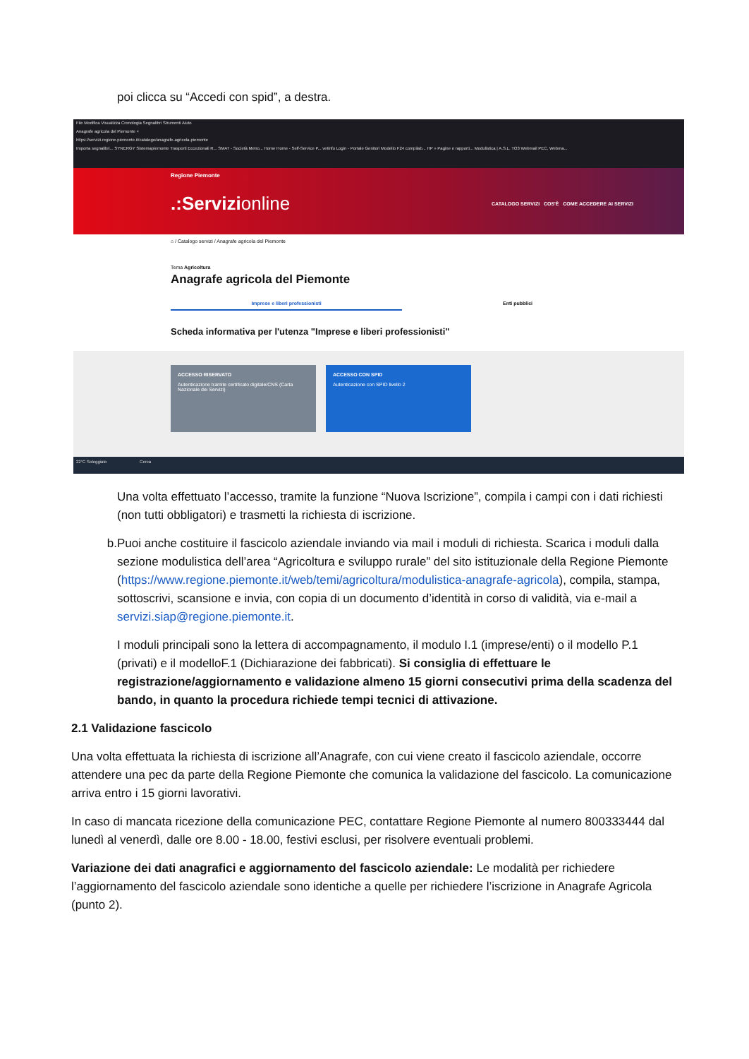poi clicca su “Accedi con spid”, a destra.
File Modifica Visualizza Cronologia Segnalibri Strumenti Aiuto
Anagrafe agricola del Piemonte ×
https://servizi.regione.piemonte.it/catalogo/anagrafe-agricola-piemonte
Importa segnalibri... SYNERGY Sistemapiemonte Trasporti Eccezionali R... SMAT - Società Metro... Home Home - Self-Service P... vetinfo Login - Portale Genitori Modello F24 compilab... HP » Pagine e rapporti... Modulistica | A.S.L. TO3 Webmail PEC, Webma...
Regione Piemonte
.:Servizionline CATALOGO SERVIZI COS'È COME ACCEDERE AI SERVIZI
⌂ / Catalogo servizi / Anagrafe agricola del Piemonte
Tema Agricoltura
Anagrafe agricola del Piemonte
Imprese e liberi professionisti Enti pubblici
Scheda informativa per l'utenza "Imprese e liberi professionisti"
ACCESSO RISERVATO
Autenticazione tramite certificato digitale/CNS (Carta Nazionale dei Servizi)
ACCESSO CON SPID
Autenticazione con SPID livello 2
22°C Soleggiato Cerca
Una volta effettuato l’accesso, tramite la funzione “Nuova Iscrizione”, compila i campi con i dati richiesti (non tutti obbligatori) e trasmetti la richiesta di iscrizione.
b. Puoi anche costituire il fascicolo aziendale inviando via mail i moduli di richiesta. Scarica i moduli dalla sezione modulistica dell’area “Agricoltura e sviluppo rurale” del sito istituzionale della Regione Piemonte (https://www.regione.piemonte.it/web/temi/agricoltura/modulistica-anagrafe-agricola), compila, stampa, sottoscrivi, scansione e invia, con copia di un documento d’identità in corso di validità, via e-mail a servizi.siap@regione.piemonte.it.
I moduli principali sono la lettera di accompagnamento, il modulo I.1 (imprese/enti) o il modello P.1 (privati) e il modelloF.1 (Dichiarazione dei fabbricati). Si consiglia di effettuare le registrazione/aggiornamento e validazione almeno 15 giorni consecutivi prima della scadenza del bando, in quanto la procedura richiede tempi tecnici di attivazione.
2.1 Validazione fascicolo
Una volta effettuata la richiesta di iscrizione all’Anagrafe, con cui viene creato il fascicolo aziendale, occorre attendere una pec da parte della Regione Piemonte che comunica la validazione del fascicolo. La comunicazione arriva entro i 15 giorni lavorativi.
In caso di mancata ricezione della comunicazione PEC, contattare Regione Piemonte al numero 800333444 dal lunedì al venerdì, dalle ore 8.00 - 18.00, festivi esclusi, per risolvere eventuali problemi.
Variazione dei dati anagrafici e aggiornamento del fascicolo aziendale: Le modalità per richiedere l’aggiornamento del fascicolo aziendale sono identiche a quelle per richiedere l’iscrizione in Anagrafe Agricola (punto 2).